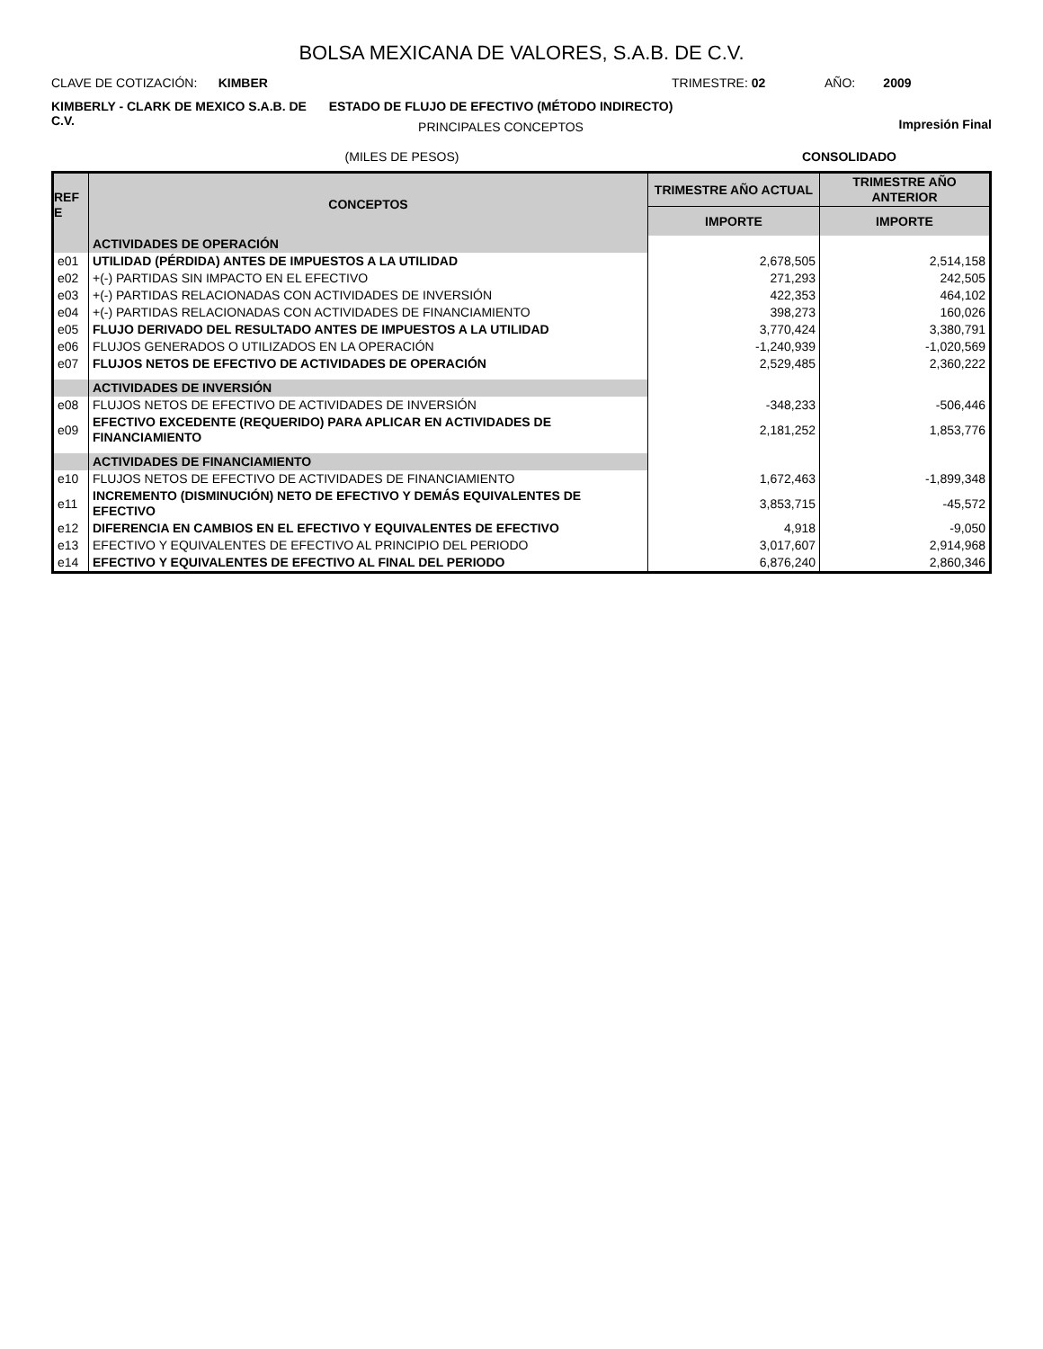BOLSA MEXICANA DE VALORES, S.A.B. DE C.V.
CLAVE DE COTIZACIÓN: KIMBER TRIMESTRE: 02 AÑO: 2009
KIMBERLY - CLARK DE MEXICO S.A.B. DE C.V.
ESTADO DE FLUJO DE EFECTIVO (MÉTODO INDIRECTO)
PRINCIPALES CONCEPTOS
Impresión Final
(MILES DE PESOS) CONSOLIDADO
| REF E | CONCEPTOS | TRIMESTRE AÑO ACTUAL | TRIMESTRE AÑO ANTERIOR |
| --- | --- | --- | --- |
| | | IMPORTE | IMPORTE |
| | ACTIVIDADES DE OPERACIÓN | | |
| e01 | UTILIDAD (PÉRDIDA) ANTES DE IMPUESTOS A LA UTILIDAD | 2,678,505 | 2,514,158 |
| e02 | +(-) PARTIDAS SIN IMPACTO EN EL EFECTIVO | 271,293 | 242,505 |
| e03 | +(-) PARTIDAS RELACIONADAS CON ACTIVIDADES DE INVERSIÓN | 422,353 | 464,102 |
| e04 | +(-) PARTIDAS RELACIONADAS CON ACTIVIDADES DE FINANCIAMIENTO | 398,273 | 160,026 |
| e05 | FLUJO DERIVADO DEL RESULTADO ANTES DE IMPUESTOS A LA UTILIDAD | 3,770,424 | 3,380,791 |
| e06 | FLUJOS GENERADOS O UTILIZADOS EN LA OPERACIÓN | -1,240,939 | -1,020,569 |
| e07 | FLUJOS NETOS DE EFECTIVO DE ACTIVIDADES DE OPERACIÓN | 2,529,485 | 2,360,222 |
| | ACTIVIDADES DE INVERSIÓN | | |
| e08 | FLUJOS NETOS DE EFECTIVO DE ACTIVIDADES DE INVERSIÓN | -348,233 | -506,446 |
| e09 | EFECTIVO EXCEDENTE (REQUERIDO) PARA APLICAR EN ACTIVIDADES DE FINANCIAMIENTO | 2,181,252 | 1,853,776 |
| | ACTIVIDADES DE FINANCIAMIENTO | | |
| e10 | FLUJOS NETOS DE EFECTIVO DE ACTIVIDADES DE FINANCIAMIENTO | 1,672,463 | -1,899,348 |
| e11 | INCREMENTO (DISMINUCIÓN) NETO DE EFECTIVO Y DEMÁS EQUIVALENTES DE EFECTIVO | 3,853,715 | -45,572 |
| e12 | DIFERENCIA EN CAMBIOS EN EL EFECTIVO Y EQUIVALENTES DE EFECTIVO | 4,918 | -9,050 |
| e13 | EFECTIVO Y EQUIVALENTES DE EFECTIVO AL PRINCIPIO DEL PERIODO | 3,017,607 | 2,914,968 |
| e14 | EFECTIVO Y EQUIVALENTES DE EFECTIVO AL FINAL DEL PERIODO | 6,876,240 | 2,860,346 |